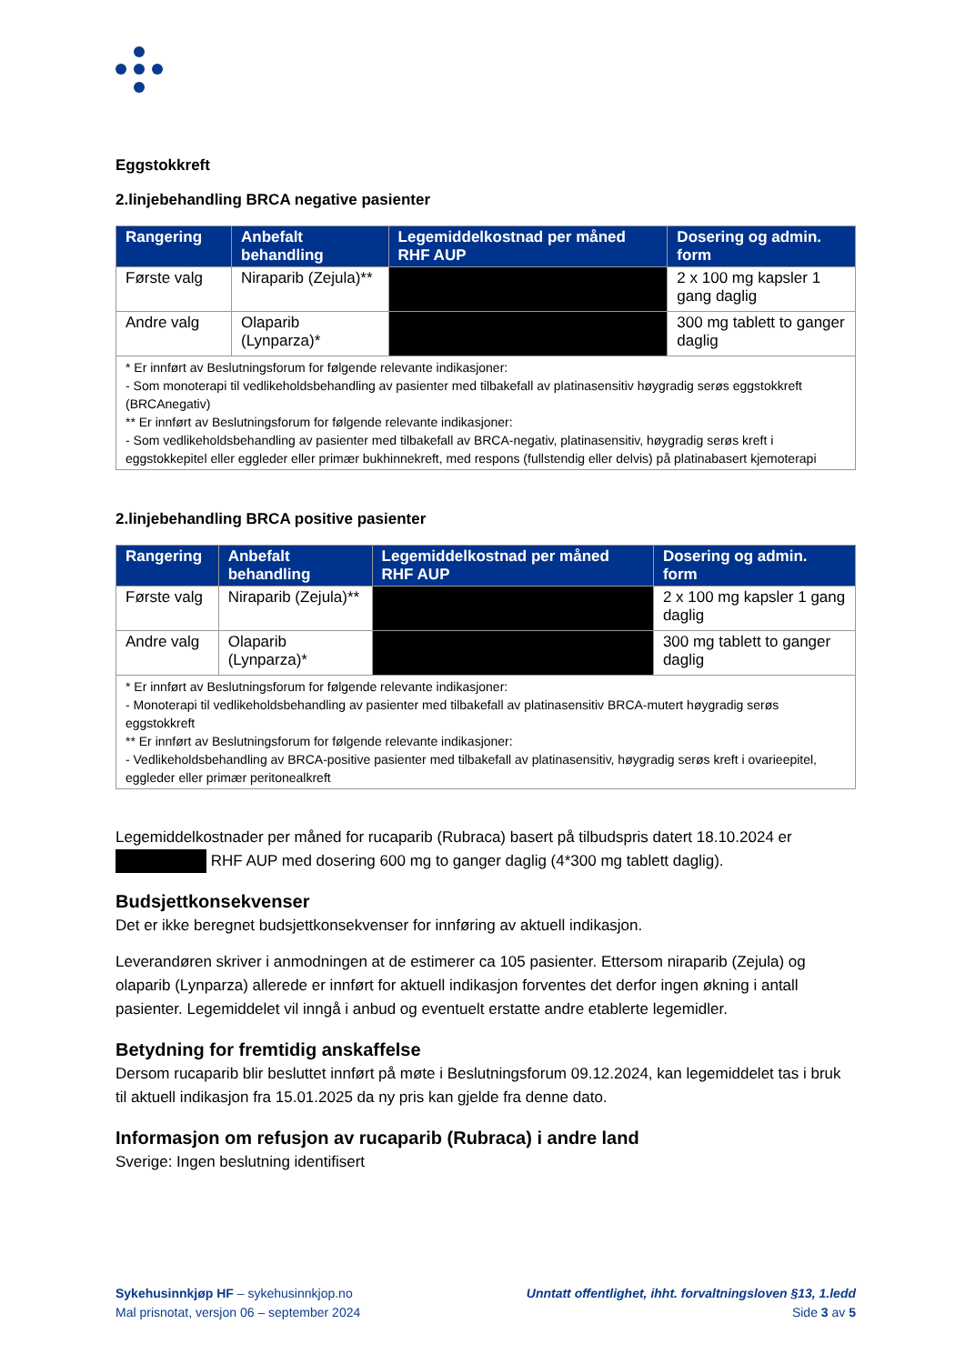Eggstokkreft
2.linjebehandling BRCA negative pasienter
| Rangering | Anbefalt behandling | Legemiddelkostnad per måned RHF AUP | Dosering og admin. form |
| --- | --- | --- | --- |
| Første valg | Niraparib (Zejula)** | | 2 x 100 mg kapsler 1 gang daglig |
| Andre valg | Olaparib (Lynparza)* | | 300 mg tablett to ganger daglig |
| * Er innført av Beslutningsforum for følgende relevante indikasjoner: - Som monoterapi til vedlikeholdsbehandling av pasienter med tilbakefall av platinasensitiv høygradig serøs eggstokkreft (BRCAnegativ) ** Er innført av Beslutningsforum for følgende relevante indikasjoner: - Som vedlikeholdsbehandling av pasienter med tilbakefall av BRCA-negativ, platinasensitiv, høygradig serøs kreft i eggstokkepitel eller eggleder eller primær bukhinnekreft, med respons (fullstendig eller delvis) på platinabasert kjemoterapi | | | |
2.linjebehandling BRCA positive pasienter
| Rangering | Anbefalt behandling | Legemiddelkostnad per måned RHF AUP | Dosering og admin. form |
| --- | --- | --- | --- |
| Første valg | Niraparib (Zejula)** | | 2 x 100 mg kapsler 1 gang daglig |
| Andre valg | Olaparib (Lynparza)* | | 300 mg tablett to ganger daglig |
| * Er innført av Beslutningsforum for følgende relevante indikasjoner: - Monoterapi til vedlikeholdsbehandling av pasienter med tilbakefall av platinasensitiv BRCA-mutert høygradig serøs eggstokkreft ** Er innført av Beslutningsforum for følgende relevante indikasjoner: - Vedlikeholdsbehandling av BRCA-positive pasienter med tilbakefall av platinasensitiv, høygradig serøs kreft i ovarieepitel, eggleder eller primær peritonealkreft | | | |
Legemiddelkostnader per måned for rucaparib (Rubraca) basert på tilbudspris datert 18.10.2024 er RHF AUP med dosering 600 mg to ganger daglig (4*300 mg tablett daglig).
Budsjettkonsekvenser
Det er ikke beregnet budsjettkonsekvenser for innføring av aktuell indikasjon.
Leverandøren skriver i anmodningen at de estimerer ca 105 pasienter. Ettersom niraparib (Zejula) og olaparib (Lynparza) allerede er innført for aktuell indikasjon forventes det derfor ingen økning i antall pasienter. Legemiddelet vil inngå i anbud og eventuelt erstatte andre etablerte legemidler.
Betydning for fremtidig anskaffelse
Dersom rucaparib blir besluttet innført på møte i Beslutningsforum 09.12.2024, kan legemiddelet tas i bruk til aktuell indikasjon fra 15.01.2025 da ny pris kan gjelde fra denne dato.
Informasjon om refusjon av rucaparib (Rubraca) i andre land
Sverige: Ingen beslutning identifisert
Sykehusinnkjøp HF – sykehusinnkjop.no
Mal prisnotat, versjon 06 – september 2024
Unntatt offentlighet, ihht. forvaltningsloven §13, 1.ledd
Side 3 av 5